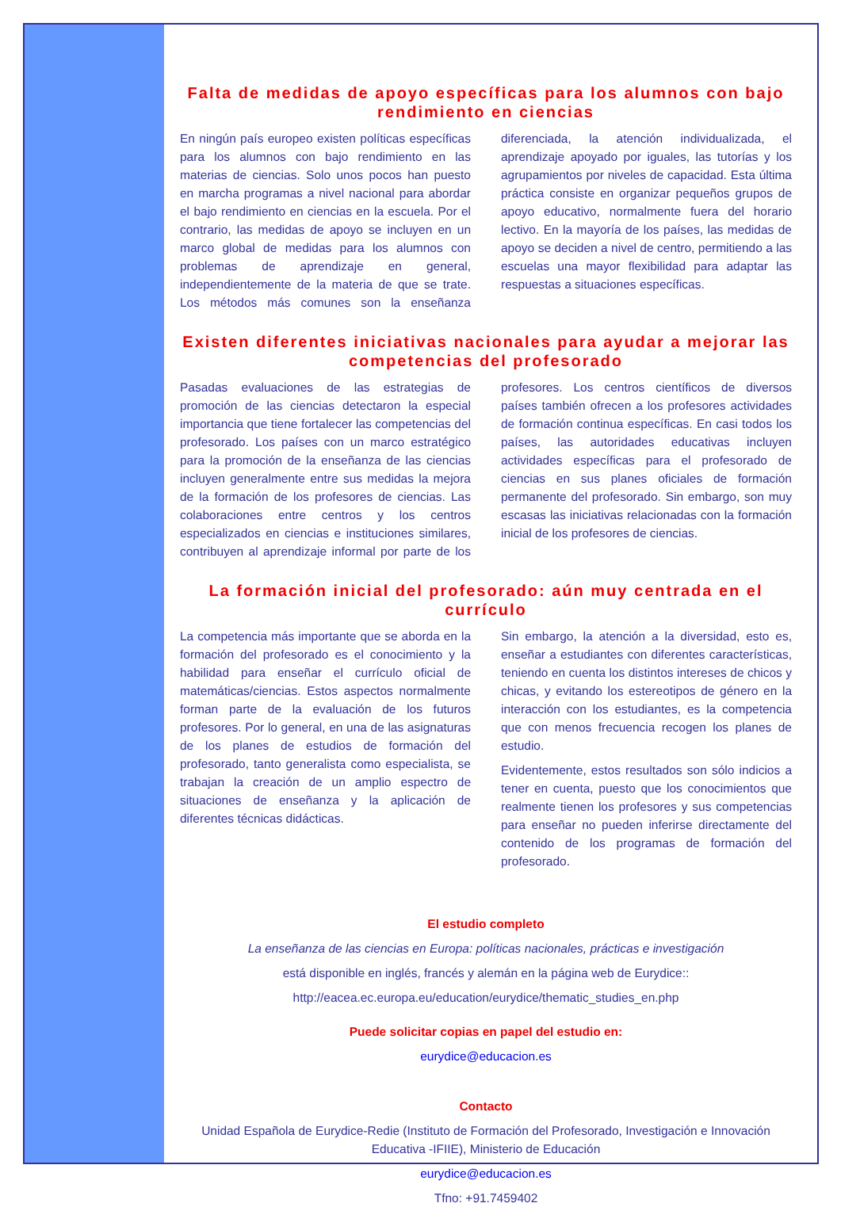Falta de medidas de apoyo específicas para los alumnos con bajo rendimiento en ciencias
En ningún país europeo existen políticas específicas para los alumnos con bajo rendimiento en las materias de ciencias. Solo unos pocos han puesto en marcha programas a nivel nacional para abordar el bajo rendimiento en ciencias en la escuela. Por el contrario, las medidas de apoyo se incluyen en un marco global de medidas para los alumnos con problemas de aprendizaje en general, independientemente de la materia de que se trate. Los métodos más comunes son la enseñanza diferenciada, la atención individualizada, el aprendizaje apoyado por iguales, las tutorías y los agrupamientos por niveles de capacidad. Esta última práctica consiste en organizar pequeños grupos de apoyo educativo, normalmente fuera del horario lectivo. En la mayoría de los países, las medidas de apoyo se deciden a nivel de centro, permitiendo a las escuelas una mayor flexibilidad para adaptar las respuestas a situaciones específicas.
Existen diferentes iniciativas nacionales para ayudar a mejorar las competencias del profesorado
Pasadas evaluaciones de las estrategias de promoción de las ciencias detectaron la especial importancia que tiene fortalecer las competencias del profesorado. Los países con un marco estratégico para la promoción de la enseñanza de las ciencias incluyen generalmente entre sus medidas la mejora de la formación de los profesores de ciencias. Las colaboraciones entre centros y los centros especializados en ciencias e instituciones similares, contribuyen al aprendizaje informal por parte de los profesores. Los centros científicos de diversos países también ofrecen a los profesores actividades de formación continua específicas. En casi todos los países, las autoridades educativas incluyen actividades específicas para el profesorado de ciencias en sus planes oficiales de formación permanente del profesorado. Sin embargo, son muy escasas las iniciativas relacionadas con la formación inicial de los profesores de ciencias.
La formación inicial del profesorado: aún muy centrada en el currículo
La competencia más importante que se aborda en la formación del profesorado es el conocimiento y la habilidad para enseñar el currículo oficial de matemáticas/ciencias. Estos aspectos normalmente forman parte de la evaluación de los futuros profesores. Por lo general, en una de las asignaturas de los planes de estudios de formación del profesorado, tanto generalista como especialista, se trabajan la creación de un amplio espectro de situaciones de enseñanza y la aplicación de diferentes técnicas didácticas.
Sin embargo, la atención a la diversidad, esto es, enseñar a estudiantes con diferentes características, teniendo en cuenta los distintos intereses de chicos y chicas, y evitando los estereotipos de género en la interacción con los estudiantes, es la competencia que con menos frecuencia recogen los planes de estudio.
Evidentemente, estos resultados son sólo indicios a tener en cuenta, puesto que los conocimientos que realmente tienen los profesores y sus competencias para enseñar no pueden inferirse directamente del contenido de los programas de formación del profesorado.
El estudio completo
La enseñanza de las ciencias en Europa: políticas nacionales, prácticas e investigación
está disponible en inglés, francés y alemán en la página web de Eurydice::
http://eacea.ec.europa.eu/education/eurydice/thematic_studies_en.php
Puede solicitar copias en papel del estudio en:
eurydice@educacion.es
Contacto
Unidad Española de Eurydice-Redie (Instituto de Formación del Profesorado, Investigación e Innovación Educativa -IFIIE), Ministerio de Educación
eurydice@educacion.es
Tfno: +91.7459402